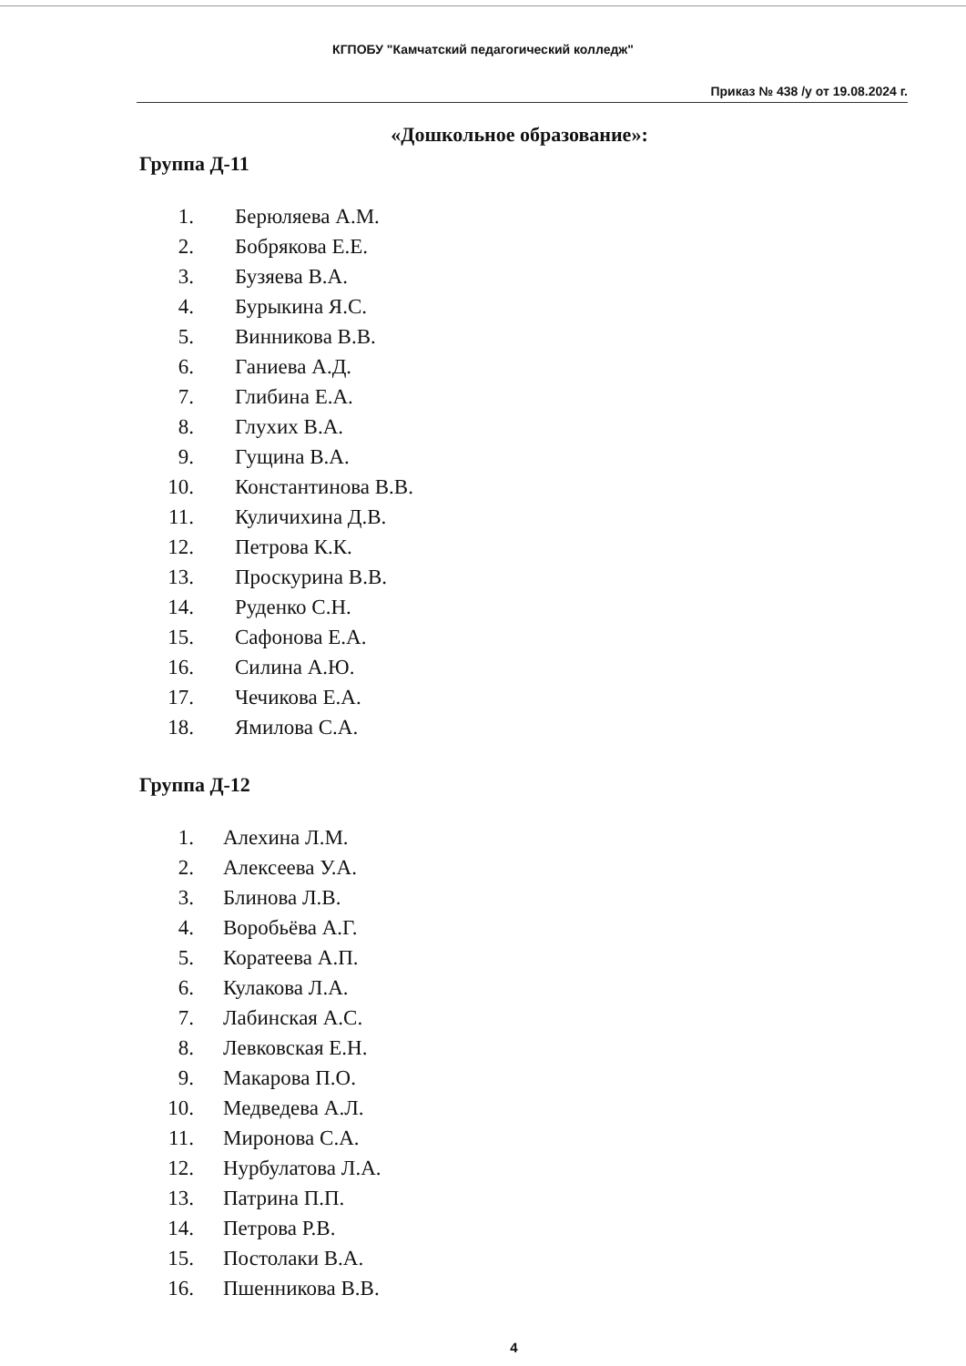КГПОБУ "Камчатский педагогический колледж"
Приказ № 438 /у от 19.08.2024 г.
«Дошкольное образование»:
Группа Д-11
1. Берюляева А.М.
2. Бобрякова Е.Е.
3. Бузяева В.А.
4. Бурыкина Я.С.
5. Винникова В.В.
6. Ганиева А.Д.
7. Глибина Е.А.
8. Глухих В.А.
9. Гущина В.А.
10. Константинова В.В.
11. Куличихина Д.В.
12. Петрова К.К.
13. Проскурина В.В.
14. Руденко С.Н.
15. Сафонова Е.А.
16. Силина А.Ю.
17. Чечикова Е.А.
18. Ямилова С.А.
Группа Д-12
1. Алехина Л.М.
2. Алексеева У.А.
3. Блинова Л.В.
4. Воробьёва А.Г.
5. Коратеева А.П.
6. Кулакова Л.А.
7. Лабинская А.С.
8. Левковская Е.Н.
9. Макарова П.О.
10. Медведева А.Л.
11. Миронова С.А.
12. Нурбулатова Л.А.
13. Патрина П.П.
14. Петрова Р.В.
15. Постолаки В.А.
16. Пшенникова В.В.
4